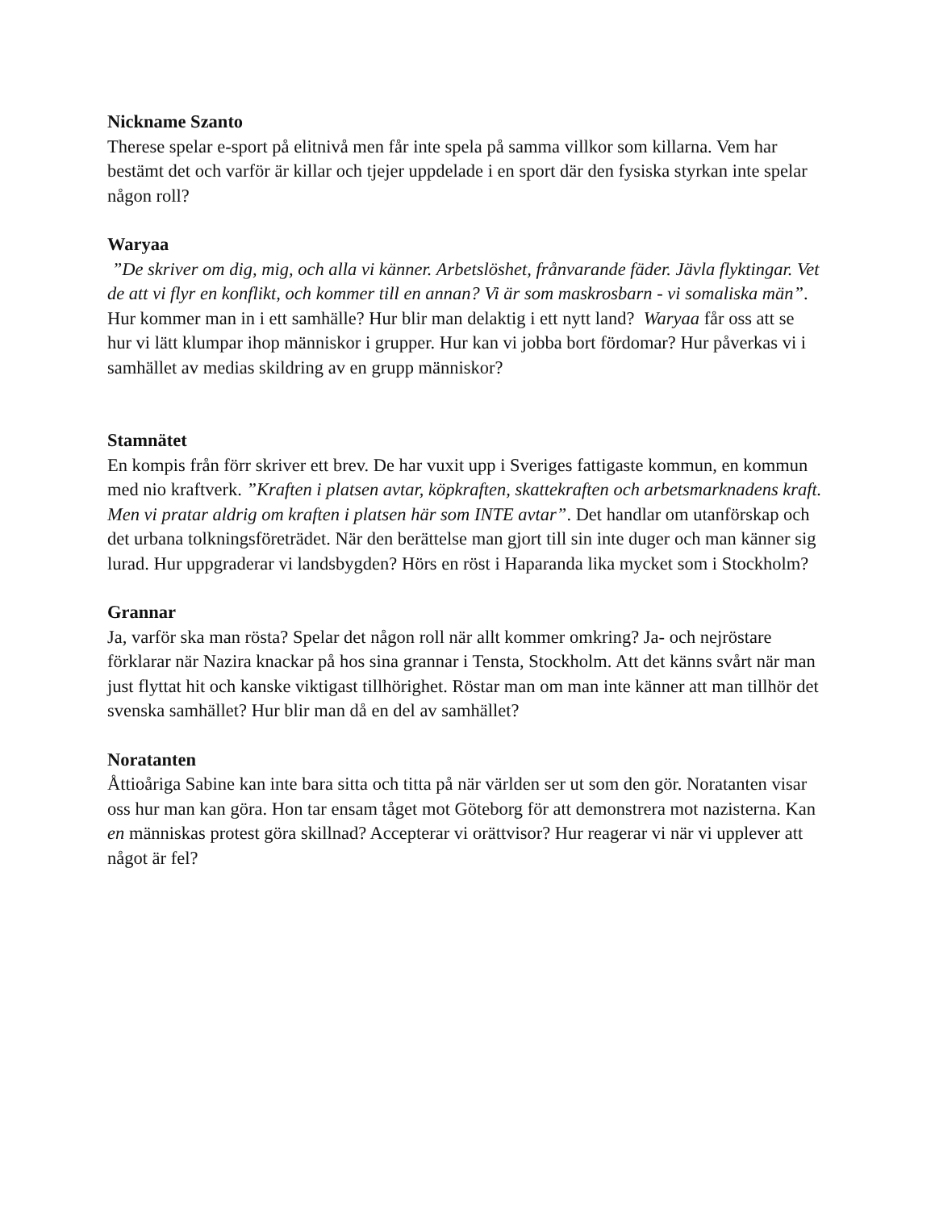Nickname Szanto
Therese spelar e-sport på elitnivå men får inte spela på samma villkor som killarna. Vem har bestämt det och varför är killar och tjejer uppdelade i en sport där den fysiska styrkan inte spelar någon roll?
Waryaa
”De skriver om dig, mig, och alla vi känner. Arbetslöshet, frånvarande fäder. Jävla flyktingar. Vet de att vi flyr en konflikt, och kommer till en annan? Vi är som maskrosbarn - vi somaliska män”. Hur kommer man in i ett samhälle? Hur blir man delaktig i ett nytt land? Waryaa får oss att se hur vi lätt klumpar ihop människor i grupper. Hur kan vi jobba bort fördomar? Hur påverkas vi i samhället av medias skildring av en grupp människor?
Stamnätet
En kompis från förr skriver ett brev. De har vuxit upp i Sveriges fattigaste kommun, en kommun med nio kraftverk. ”Kraften i platsen avtar, köpkraften, skattekraften och arbetsmarknadens kraft. Men vi pratar aldrig om kraften i platsen här som INTE avtar”. Det handlar om utanförskap och det urbana tolkningsföreträdet. När den berättelse man gjort till sin inte duger och man känner sig lurad. Hur uppgraderar vi landsbygden? Hörs en röst i Haparanda lika mycket som i Stockholm?
Grannar
Ja, varför ska man rösta? Spelar det någon roll när allt kommer omkring? Ja- och nejröstare förklarar när Nazira knackar på hos sina grannar i Tensta, Stockholm. Att det känns svårt när man just flyttat hit och kanske viktigast tillhörighet. Röstar man om man inte känner att man tillhör det svenska samhället? Hur blir man då en del av samhället?
Noratanten
Åttioåriga Sabine kan inte bara sitta och titta på när världen ser ut som den gör. Noratanten visar oss hur man kan göra. Hon tar ensam tåget mot Göteborg för att demonstrera mot nazisterna. Kan en människas protest göra skillnad? Accepterar vi orättvisor? Hur reagerar vi när vi upplever att något är fel?